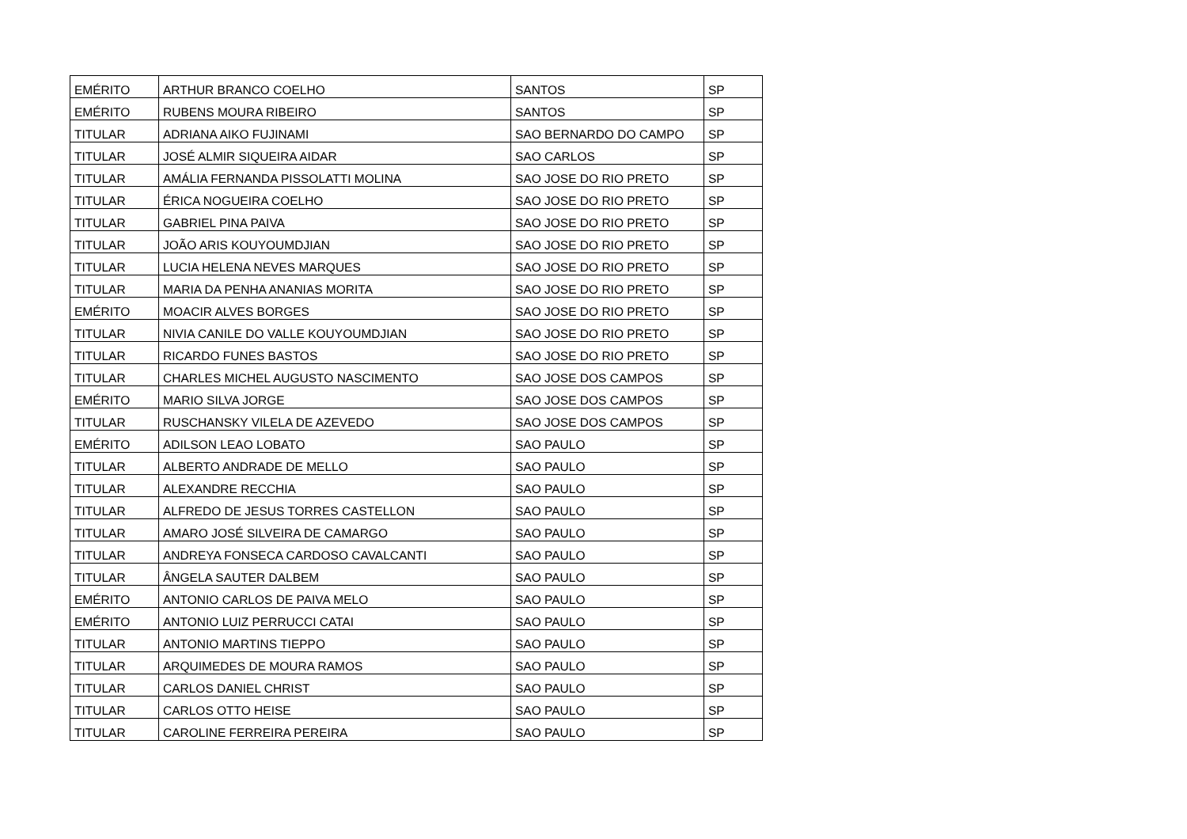| EMÉRITO | ARTHUR BRANCO COELHO | SANTOS | SP |
| EMÉRITO | RUBENS MOURA RIBEIRO | SANTOS | SP |
| TITULAR | ADRIANA AIKO FUJINAMI | SAO BERNARDO DO CAMPO | SP |
| TITULAR | JOSÉ ALMIR SIQUEIRA AIDAR | SAO CARLOS | SP |
| TITULAR | AMÁLIA FERNANDA PISSOLATTI MOLINA | SAO JOSE DO RIO PRETO | SP |
| TITULAR | ÉRICA NOGUEIRA COELHO | SAO JOSE DO RIO PRETO | SP |
| TITULAR | GABRIEL PINA PAIVA | SAO JOSE DO RIO PRETO | SP |
| TITULAR | JOÃO ARIS KOUYOUMDJIAN | SAO JOSE DO RIO PRETO | SP |
| TITULAR | LUCIA HELENA NEVES MARQUES | SAO JOSE DO RIO PRETO | SP |
| TITULAR | MARIA DA PENHA ANANIAS MORITA | SAO JOSE DO RIO PRETO | SP |
| EMÉRITO | MOACIR ALVES BORGES | SAO JOSE DO RIO PRETO | SP |
| TITULAR | NIVIA CANILE DO VALLE KOUYOUMDJIAN | SAO JOSE DO RIO PRETO | SP |
| TITULAR | RICARDO FUNES BASTOS | SAO JOSE DO RIO PRETO | SP |
| TITULAR | CHARLES MICHEL AUGUSTO NASCIMENTO | SAO JOSE DOS CAMPOS | SP |
| EMÉRITO | MARIO SILVA JORGE | SAO JOSE DOS CAMPOS | SP |
| TITULAR | RUSCHANSKY VILELA DE AZEVEDO | SAO JOSE DOS CAMPOS | SP |
| EMÉRITO | ADILSON LEAO LOBATO | SAO PAULO | SP |
| TITULAR | ALBERTO ANDRADE DE MELLO | SAO PAULO | SP |
| TITULAR | ALEXANDRE RECCHIA | SAO PAULO | SP |
| TITULAR | ALFREDO DE JESUS TORRES CASTELLON | SAO PAULO | SP |
| TITULAR | AMARO JOSÉ SILVEIRA DE CAMARGO | SAO PAULO | SP |
| TITULAR | ANDREYA FONSECA CARDOSO CAVALCANTI | SAO PAULO | SP |
| TITULAR | ÂNGELA SAUTER DALBEM | SAO PAULO | SP |
| EMÉRITO | ANTONIO CARLOS DE PAIVA MELO | SAO PAULO | SP |
| EMÉRITO | ANTONIO LUIZ PERRUCCI CATAI | SAO PAULO | SP |
| TITULAR | ANTONIO MARTINS TIEPPO | SAO PAULO | SP |
| TITULAR | ARQUIMEDES DE MOURA RAMOS | SAO PAULO | SP |
| TITULAR | CARLOS DANIEL CHRIST | SAO PAULO | SP |
| TITULAR | CARLOS OTTO HEISE | SAO PAULO | SP |
| TITULAR | CAROLINE FERREIRA PEREIRA | SAO PAULO | SP |